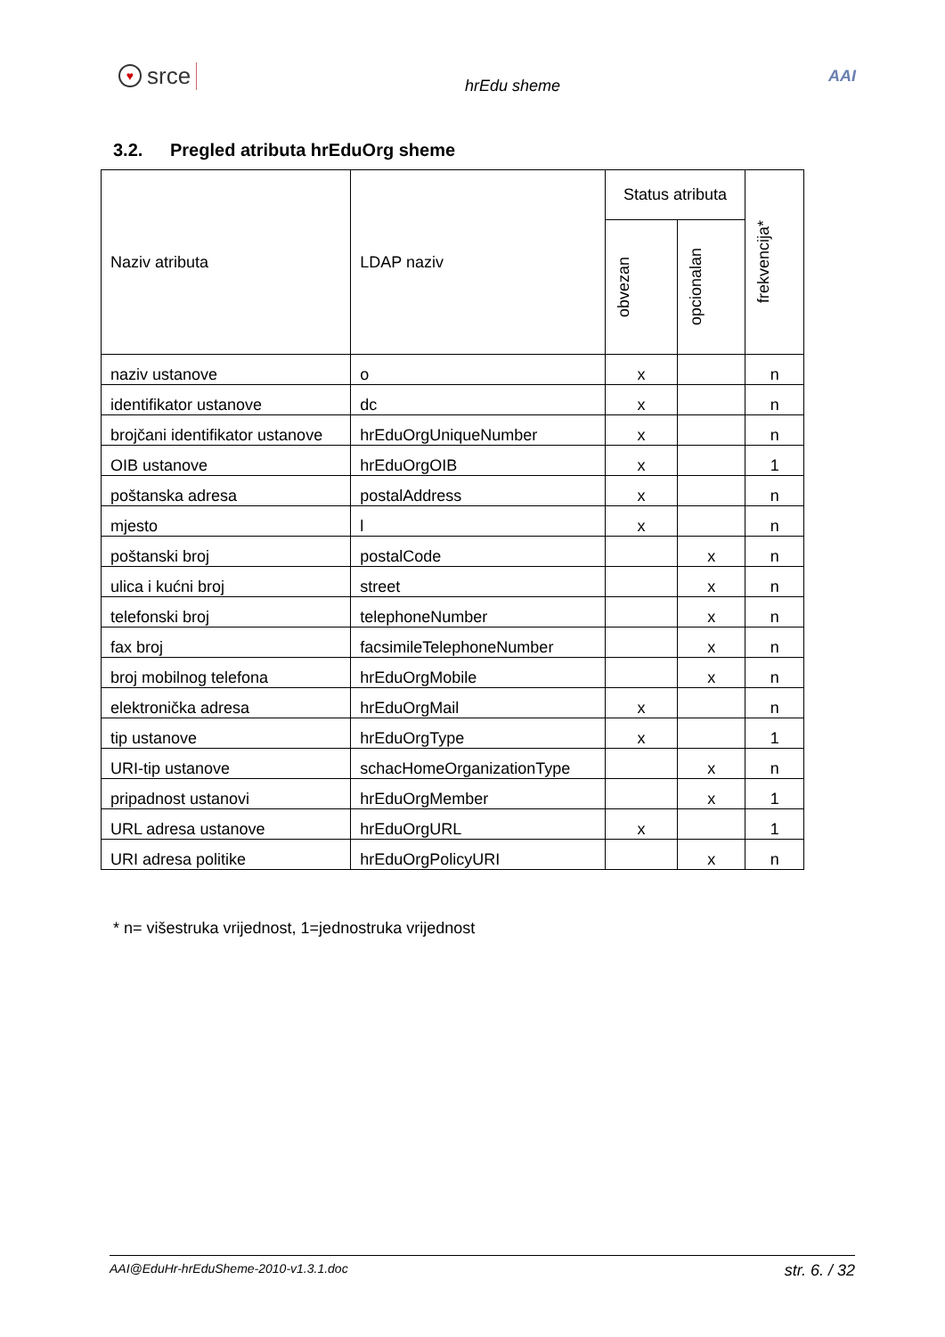♥ srce
hrEdu sheme
AAI
3.2. Pregled atributa hrEduOrg sheme
| Naziv atributa | LDAP naziv | Status atributa | | frekvencija* |
| --- | --- | --- | --- | --- |
| | | obvezan | opcionalan | |
| naziv ustanove | o | x | | n |
| identifikator ustanove | dc | x | | n |
| brojčani identifikator ustanove | hrEduOrgUniqueNumber | x | | n |
| OIB ustanove | hrEduOrgOIB | x | | 1 |
| poštanska adresa | postalAddress | x | | n |
| mjesto | l | x | | n |
| poštanski broj | postalCode | | x | n |
| ulica i kućni broj | street | | x | n |
| telefonski broj | telephoneNumber | | x | n |
| fax broj | facsimileTelephoneNumber | | x | n |
| broj mobilnog telefona | hrEduOrgMobile | | x | n |
| elektronička adresa | hrEduOrgMail | x | | n |
| tip ustanove | hrEduOrgType | x | | 1 |
| URI-tip ustanove | schacHomeOrganizationType | | x | n |
| pripadnost ustanovi | hrEduOrgMember | | x | 1 |
| URL adresa ustanove | hrEduOrgURL | x | | 1 |
| URI adresa politike | hrEduOrgPolicyURI | | x | n |
* n= višestruka vrijednost, 1=jednostruka vrijednost
AAI@EduHr-hrEduSheme-2010-v1.3.1.doc str. 6. / 32